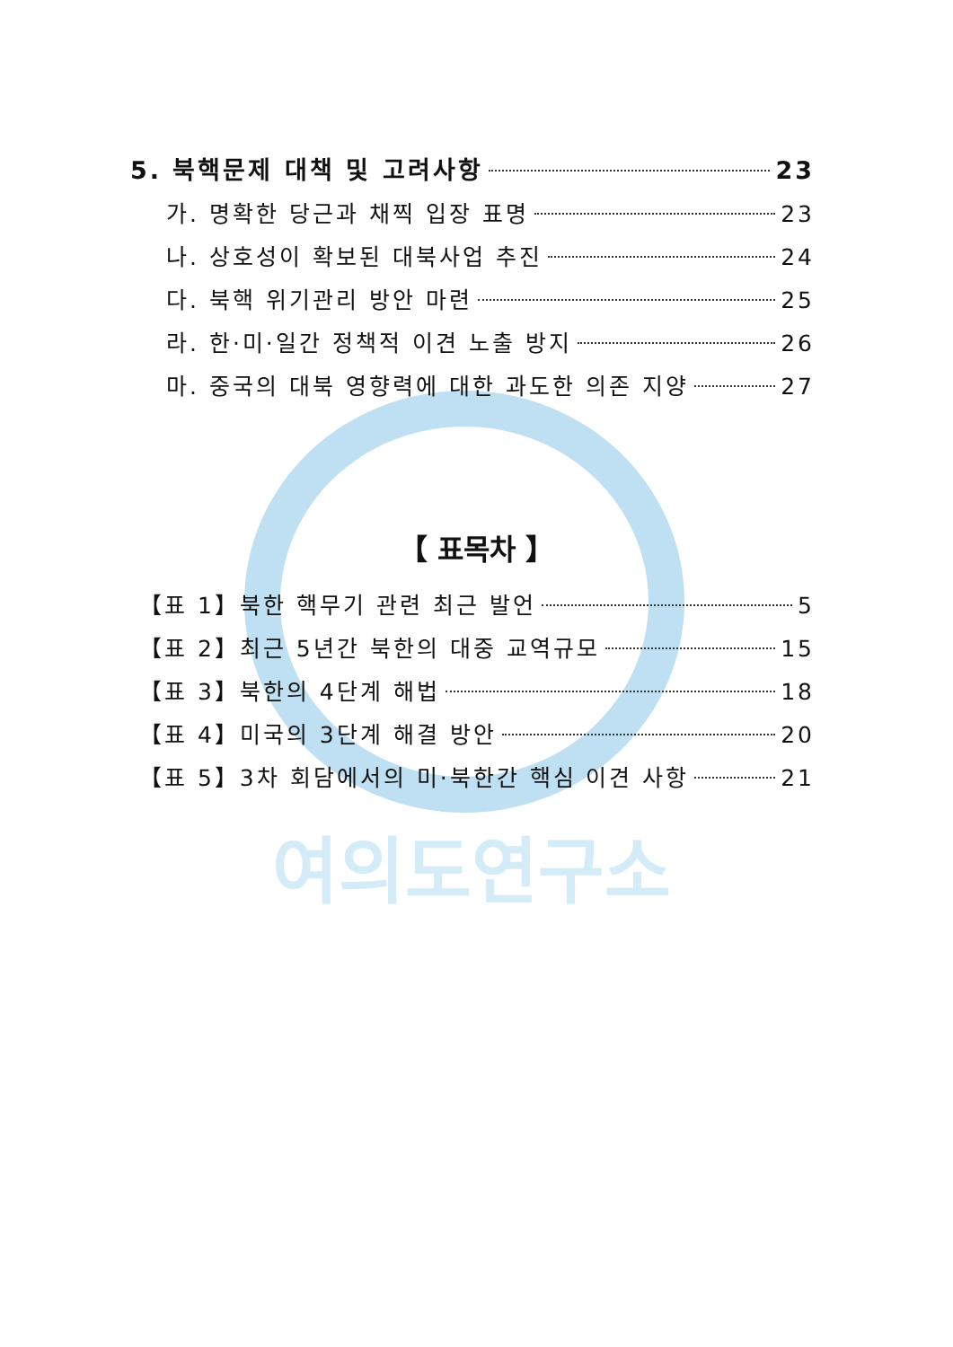여의도연구소
5. 북핵문제 대책 및 고려사항 23
가. 명확한 당근과 채찍 입장 표명 23
나. 상호성이 확보된 대북사업 추진 24
다. 북핵 위기관리 방안 마련 25
라. 한·미·일간 정책적 이견 노출 방지 26
마. 중국의 대북 영향력에 대한 과도한 의존 지양 27
【 표목차 】
【표 1】북한 핵무기 관련 최근 발언 5
【표 2】최근 5년간 북한의 대중 교역규모 15
【표 3】북한의 4단계 해법 18
【표 4】미국의 3단계 해결 방안 20
【표 5】3차 회담에서의 미·북한간 핵심 이견 사항 21